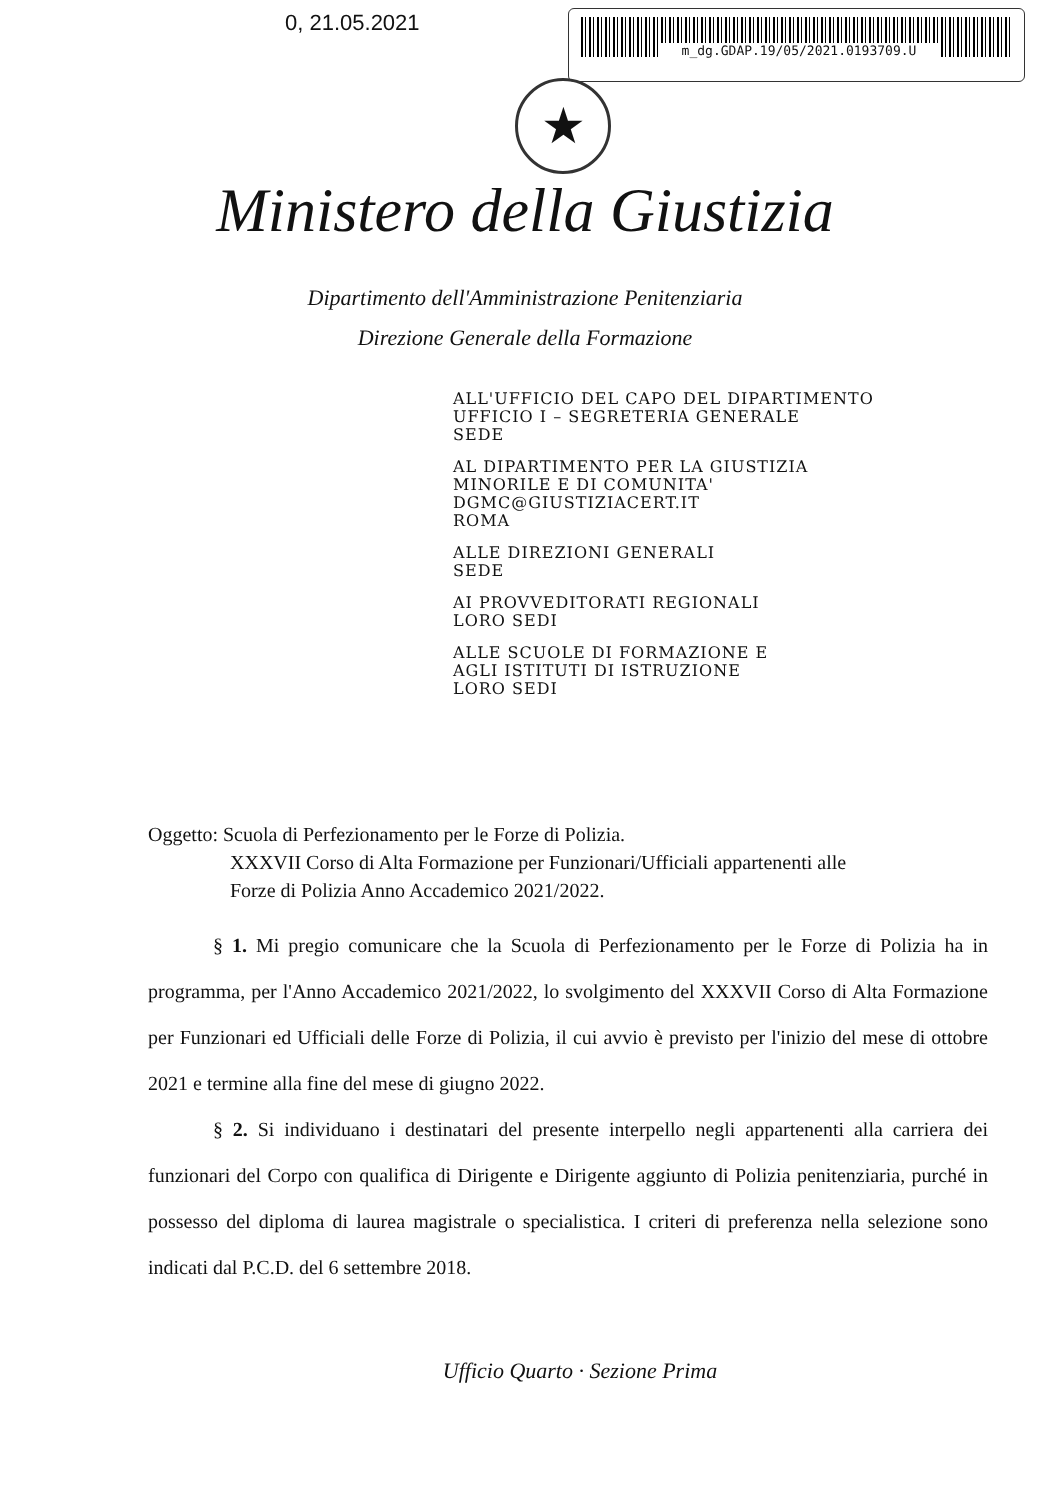0, 21.05.2021 m_dg.GDAP.19/05/2021.0193709.U
★
Ministero della Giustizia
Dipartimento dell'Amministrazione Penitenziaria
Direzione Generale della Formazione
ALL'UFFICIO DEL CAPO DEL DIPARTIMENTO
UFFICIO I – SEGRETERIA GENERALE
SEDE
AL DIPARTIMENTO PER LA GIUSTIZIA
MINORILE E DI COMUNITA'
DGMC@GIUSTIZIACERT.IT
ROMA
ALLE DIREZIONI GENERALI
SEDE
AI PROVVEDITORATI REGIONALI
LORO SEDI
ALLE SCUOLE DI FORMAZIONE E
AGLI ISTITUTI DI ISTRUZIONE
LORO SEDI
Oggetto: Scuola di Perfezionamento per le Forze di Polizia.
XXXVII Corso di Alta Formazione per Funzionari/Ufficiali appartenenti alle
Forze di Polizia Anno Accademico 2021/2022.
§ 1. Mi pregio comunicare che la Scuola di Perfezionamento per le Forze di Polizia ha in programma, per l'Anno Accademico 2021/2022, lo svolgimento del XXXVII Corso di Alta Formazione per Funzionari ed Ufficiali delle Forze di Polizia, il cui avvio è previsto per l'inizio del mese di ottobre 2021 e termine alla fine del mese di giugno 2022.
§ 2. Si individuano i destinatari del presente interpello negli appartenenti alla carriera dei funzionari del Corpo con qualifica di Dirigente e Dirigente aggiunto di Polizia penitenziaria, purché in possesso del diploma di laurea magistrale o specialistica. I criteri di preferenza nella selezione sono indicati dal P.C.D. del 6 settembre 2018.
Ufficio Quarto · Sezione Prima